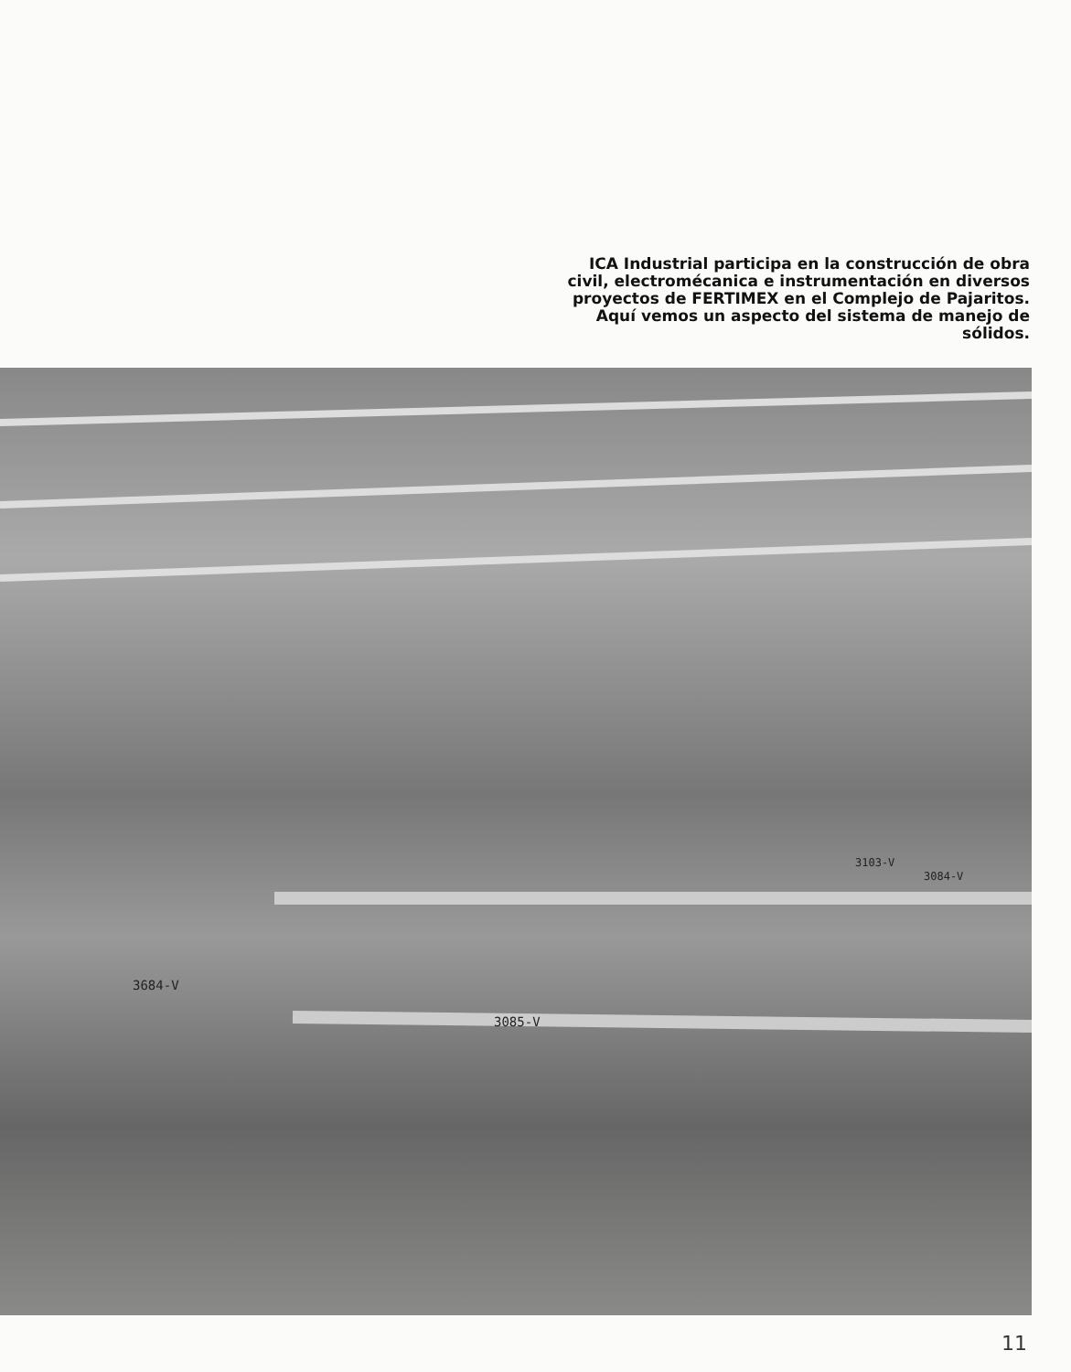ICA Industrial participa en la construcción de obra civil, electromécanica e instrumentación en diversos proyectos de FERTIMEX en el Complejo de Pajaritos. Aquí vemos un aspecto del sistema de manejo de sólidos.
3085-V
3684-V
3084-V
3103-V
11